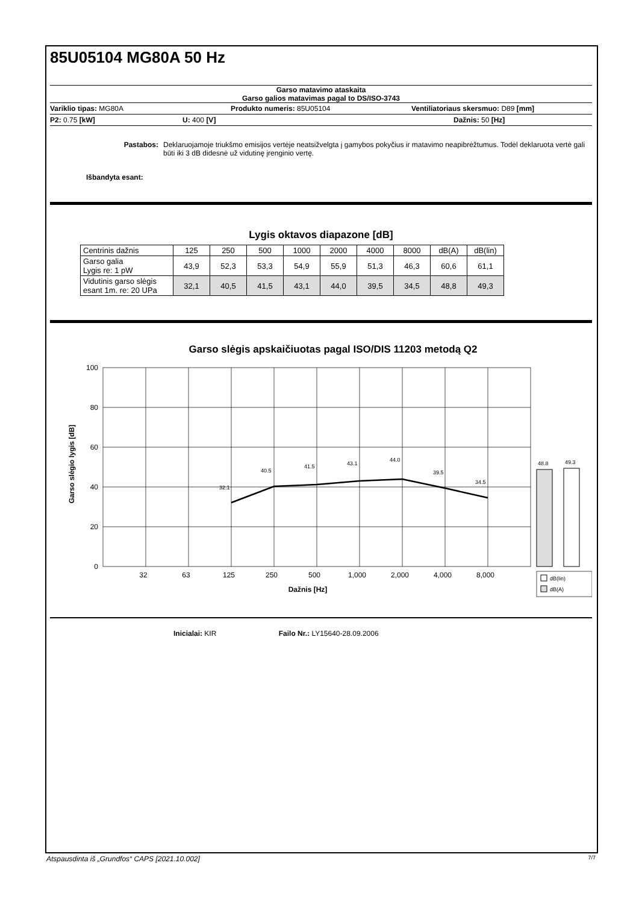85U05104 MG80A 50 Hz
Garso matavimo ataskaita
Garso galios matavimas pagal to DS/ISO-3743
Variklio tipas: MG80A Produkto numeris: 85U05104 Ventiliatoriaus skersmuo: D89 [mm]
P2: 0.75 [kW] U: 400 [V] Dažnis: 50 [Hz]
Pastabos: Deklaruojamoje triukšmo emisijos vertėje neatsižvelgta į gamybos pokyčius ir matavimo neapibrėžtumus. Todėl deklaruota vertė gali būti iki 3 dB didesnė už vidutinę įrenginio vertę.
Išbandyta esant:
Lygis oktavos diapazone [dB]
| Centrinis dažnis | 125 | 250 | 500 | 1000 | 2000 | 4000 | 8000 | dB(A) | dB(lin) |
| Garso galia Lygis re: 1 pW | 43,9 | 52,3 | 53,3 | 54,9 | 55,9 | 51,3 | 46,3 | 60,6 | 61,1 |
| Vidutinis garso slėgis esant 1m. re: 20 UPa | 32,1 | 40,5 | 41,5 | 43,1 | 44,0 | 39,5 | 34,5 | 48,8 | 49,3 |
Garso slėgis apskaičiuotas pagal ISO/DIS 11203 metodą Q2
32.1
40.5
41.5
43.1
44.0
39.5
34.5
100
80
60
40
20
0
32
63
125
250
500
1,000
2,000
4,000
8,000
Dažnis [Hz]
Garso slėgio lygis [dB]
48.8
49.3
dB(lin)
dB(A)
Inicialai: KIR Failo Nr.: LY15640-28.09.2006
Atspausdinta iš „Grundfos“ CAPS [2021.10.002] 7/7